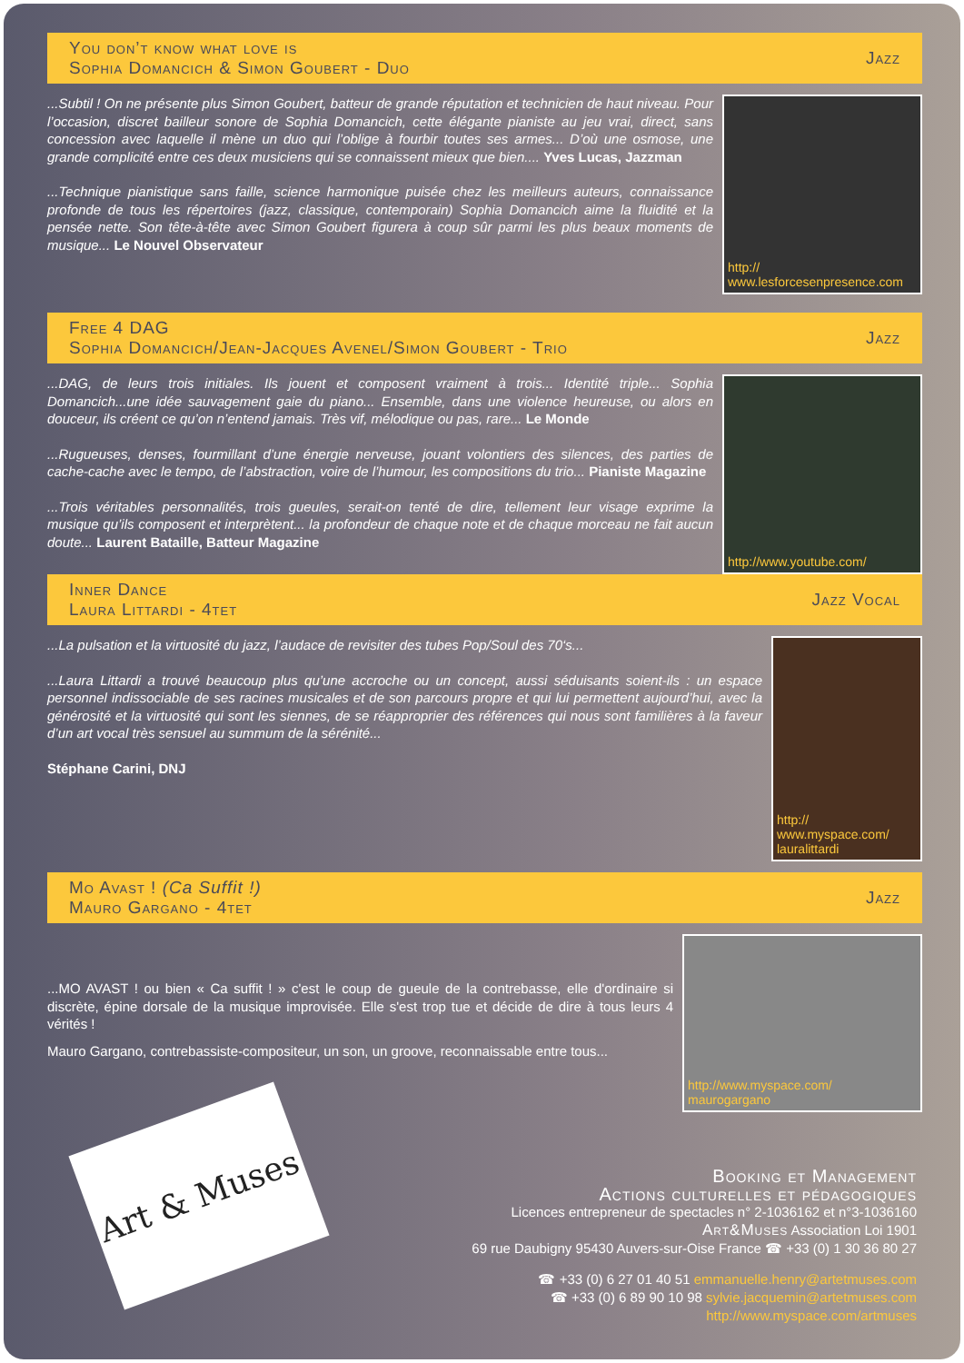You don’t know what love is
Sophia Domancich & Simon Goubert - Duo
Jazz
...Subtil ! On ne présente plus Simon Goubert, batteur de grande réputation et technicien de haut niveau. Pour l’occasion, discret bailleur sonore de Sophia Domancich, cette élégante pianiste au jeu vrai, direct, sans concession avec laquelle il mène un duo qui l’oblige à fourbir toutes ses armes... D’où une osmose, une grande complicité entre ces deux musiciens qui se connaissent mieux que bien.... Yves Lucas, Jazzman
...Technique pianistique sans faille, science harmonique puisée chez les meilleurs auteurs, connaissance profonde de tous les répertoires (jazz, classique, contemporain) Sophia Domancich aime la fluidité et la pensée nette. Son tête-à-tête avec Simon Goubert figurera à coup sûr parmi les plus beaux moments de musique... Le Nouvel Observateur
http://
www.lesforcesenpresence.com
Free 4 DAG
Sophia Domancich/Jean-Jacques Avenel/Simon Goubert - Trio
Jazz
...DAG, de leurs trois initiales. Ils jouent et composent vraiment à trois... Identité triple... Sophia Domancich...une idée sauvagement gaie du piano... Ensemble, dans une violence heureuse, ou alors en douceur, ils créent ce qu’on n’entend jamais. Très vif, mélodique ou pas, rare... Le Monde
...Rugueuses, denses, fourmillant d’une énergie nerveuse, jouant volontiers des silences, des parties de cache-cache avec le tempo, de l’abstraction, voire de l’humour, les compositions du trio... Pianiste Magazine
...Trois véritables personnalités, trois gueules, serait-on tenté de dire, tellement leur visage exprime la musique qu’ils composent et interprètent... la profondeur de chaque note et de chaque morceau ne fait aucun doute... Laurent Bataille, Batteur Magazine
http://www.youtube.com/
Inner Dance
Laura Littardi - 4tet
Jazz Vocal
...La pulsation et la virtuosité du jazz, l’audace de revisiter des tubes Pop/Soul des 70‘s...
...Laura Littardi a trouvé beaucoup plus qu’une accroche ou un concept, aussi séduisants soient-ils : un espace personnel indissociable de ses racines musicales et de son parcours propre et qui lui permettent aujourd’hui, avec la générosité et la virtuosité qui sont les siennes, de se réapproprier des références qui nous sont familières à la faveur d’un art vocal très sensuel au summum de la sérénité...
Stéphane Carini, DNJ
http://
www.myspace.com/
lauralittardi
Mo Avast ! (Ca Suffit !)
Mauro Gargano - 4tet
Jazz
...MO AVAST ! ou bien « Ca suffit ! » c'est le coup de gueule de la contrebasse, elle d'ordinaire si discrète, épine dorsale de la musique improvisée. Elle s'est trop tue et décide de dire à tous leurs 4 vérités !
Mauro Gargano, contrebassiste-compositeur, un son, un groove, reconnaissable entre tous...
http://www.myspace.com/
maurogargano
Booking et Management
Actions culturelles et pédagogiques
Licences entrepreneur de spectacles n° 2-1036162 et n°3-1036160
Art&Muses Association Loi 1901
69 rue Daubigny 95430 Auvers-sur-Oise France ☎ +33 (0) 1 30 36 80 27
☎ +33 (0) 6 27 01 40 51 emmanuelle.henry@artetmuses.com
☎ +33 (0) 6 89 90 10 98 sylvie.jacquemin@artetmuses.com
http://www.myspace.com/artmuses
Art & Muses